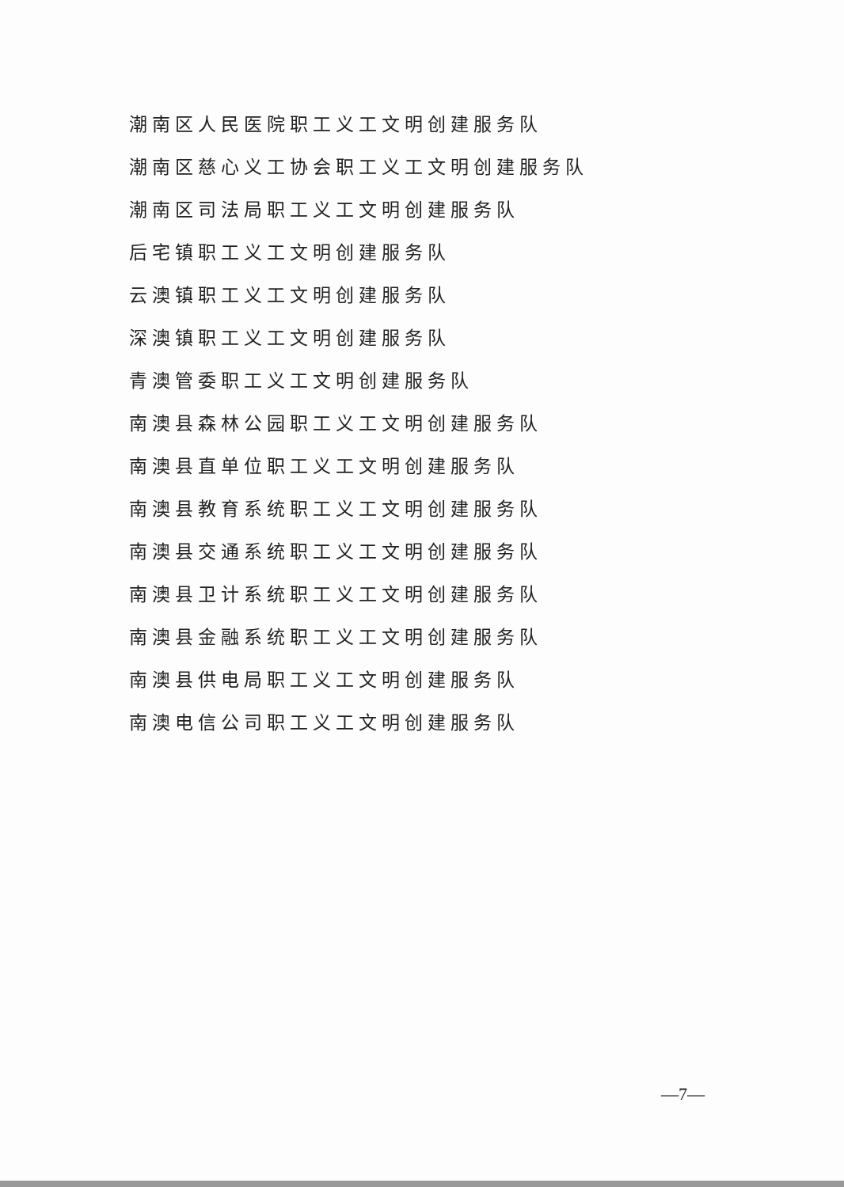潮南区人民医院职工义工文明创建服务队
潮南区慈心义工协会职工义工文明创建服务队
潮南区司法局职工义工文明创建服务队
后宅镇职工义工文明创建服务队
云澳镇职工义工文明创建服务队
深澳镇职工义工文明创建服务队
青澳管委职工义工文明创建服务队
南澳县森林公园职工义工文明创建服务队
南澳县直单位职工义工文明创建服务队
南澳县教育系统职工义工文明创建服务队
南澳县交通系统职工义工文明创建服务队
南澳县卫计系统职工义工文明创建服务队
南澳县金融系统职工义工文明创建服务队
南澳县供电局职工义工文明创建服务队
南澳电信公司职工义工文明创建服务队
—7—